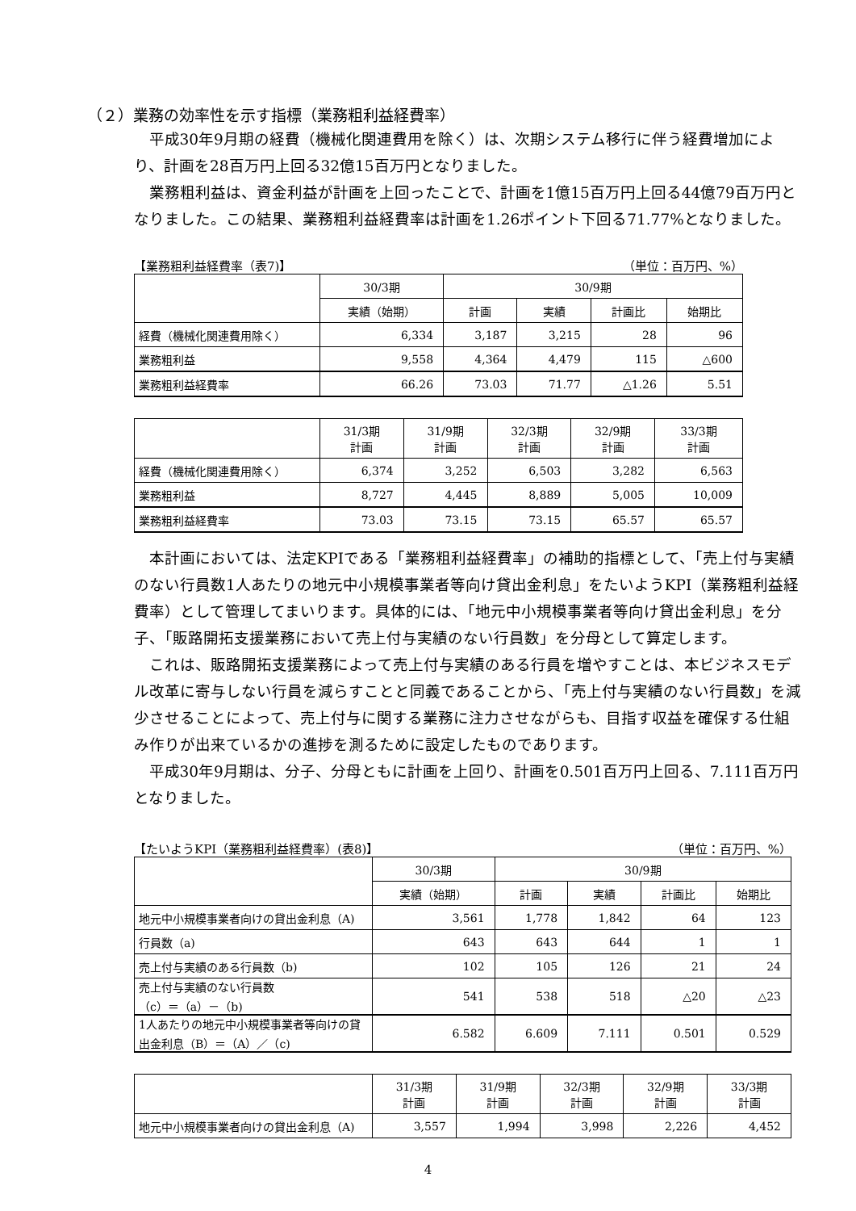（２）業務の効率性を示す指標（業務粗利益経費率）
平成30年9月期の経費（機械化関連費用を除く）は、次期システム移行に伴う経費増加により、計画を28百万円上回る32億15百万円となりました。
業務粗利益は、資金利益が計画を上回ったことで、計画を1億15百万円上回る44億79百万円となりました。この結果、業務粗利益経費率は計画を1.26ポイント下回る71.77%となりました。
【業務粗利益経費率（表7)】 （単位：百万円、%）
| | 30/3期 | 30/9期 | | | |
| --- | --- | --- | --- | --- | --- |
| | 実績（始期） | 計画 | 実績 | 計画比 | 始期比 |
| 経費（機械化関連費用除く） | 6,334 | 3,187 | 3,215 | 28 | 96 |
| 業務粗利益 | 9,558 | 4,364 | 4,479 | 115 | △600 |
| 業務粗利益経費率 | 66.26 | 73.03 | 71.77 | △1.26 | 5.51 |
| | 31/3期 計画 | 31/9期 計画 | 32/3期 計画 | 32/9期 計画 | 33/3期 計画 |
| --- | --- | --- | --- | --- | --- |
| 経費（機械化関連費用除く） | 6,374 | 3,252 | 6,503 | 3,282 | 6,563 |
| 業務粗利益 | 8,727 | 4,445 | 8,889 | 5,005 | 10,009 |
| 業務粗利益経費率 | 73.03 | 73.15 | 73.15 | 65.57 | 65.57 |
本計画においては、法定KPIである「業務粗利益経費率」の補助的指標として、「売上付与実績のない行員数1人あたりの地元中小規模事業者等向け貸出金利息」をたいようKPI（業務粗利益経費率）として管理してまいります。具体的には、「地元中小規模事業者等向け貸出金利息」を分子、「販路開拓支援業務において売上付与実績のない行員数」を分母として算定します。
これは、販路開拓支援業務によって売上付与実績のある行員を増やすことは、本ビジネスモデル改革に寄与しない行員を減らすことと同義であることから、「売上付与実績のない行員数」を減少させることによって、売上付与に関する業務に注力させながらも、目指す収益を確保する仕組み作りが出来ているかの進捗を測るために設定したものであります。
平成30年9月期は、分子、分母ともに計画を上回り、計画を0.501百万円上回る、7.111百万円となりました。
【たいようKPI（業務粗利益経費率）(表8)】 （単位：百万円、%）
| | 30/3期 | 30/9期 | | | |
| --- | --- | --- | --- | --- | --- |
| | 実績（始期） | 計画 | 実績 | 計画比 | 始期比 |
| 地元中小規模事業者向けの貸出金利息（A) | 3,561 | 1,778 | 1,842 | 64 | 123 |
| 行員数（a) | 643 | 643 | 644 | 1 | 1 |
| 売上付与実績のある行員数（b) | 102 | 105 | 126 | 21 | 24 |
| 売上付与実績のない行員数 （c）＝（a）－（b) | 541 | 538 | 518 | △20 | △23 |
| 1人あたりの地元中小規模事業者等向けの貸出金利息（B）＝（A）／（c) | 6.582 | 6.609 | 7.111 | 0.501 | 0.529 |
| | 31/3期 計画 | 31/9期 計画 | 32/3期 計画 | 32/9期 計画 | 33/3期 計画 |
| --- | --- | --- | --- | --- | --- |
| 地元中小規模事業者向けの貸出金利息（A) | 3,557 | 1,994 | 3,998 | 2,226 | 4,452 |
4